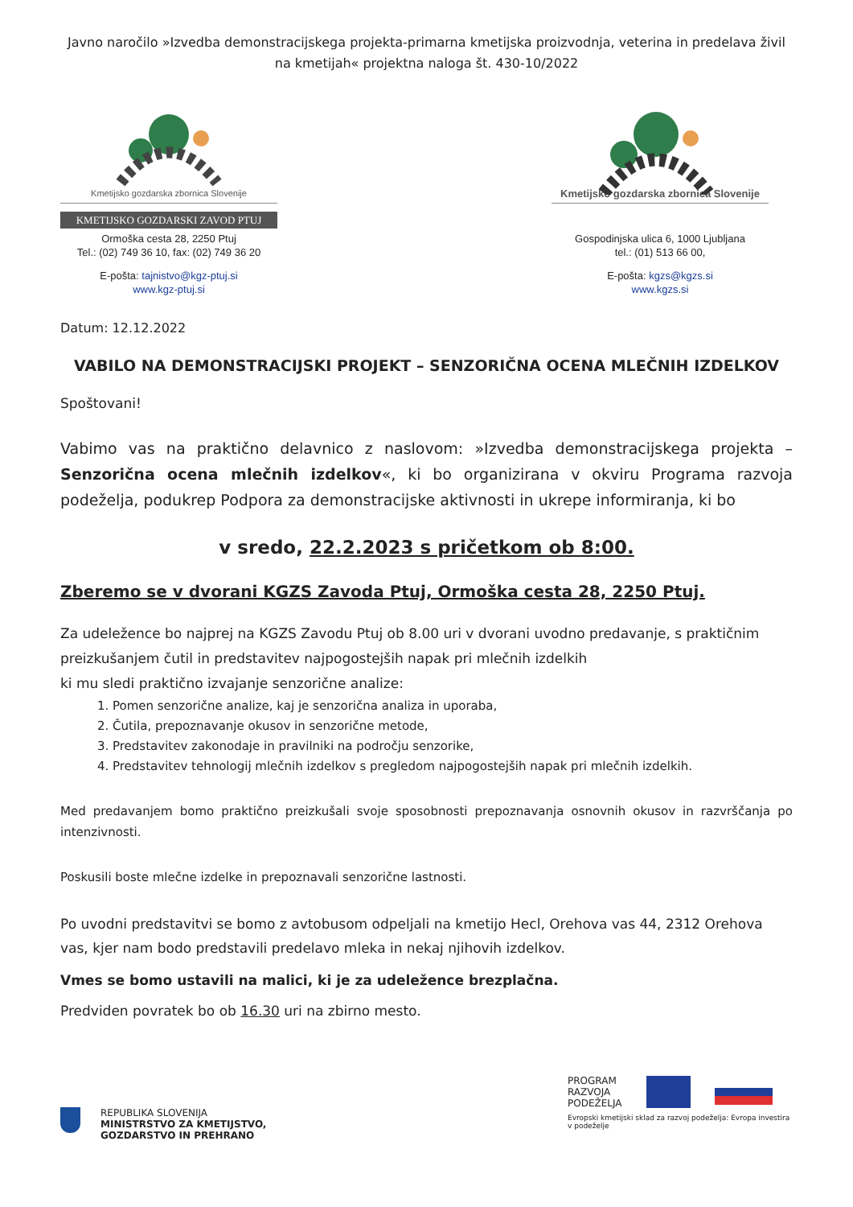Javno naročilo »Izvedba demonstracijskega projekta-primarna kmetijska proizvodnja, veterina in predelava živil na kmetijah« projektna naloga št. 430-10/2022
Kmetijsko gozdarska zbornica Slovenije
KMETIJSKO GOZDARSKI ZAVOD PTUJ
Ormoška cesta 28, 2250 Ptuj
Tel.: (02) 749 36 10, fax: (02) 749 36 20
E-pošta: tajnistvo@kgz-ptuj.si
www.kgz-ptuj.si
Kmetijsko gozdarska zbornica Slovenije
Gospodinjska ulica 6, 1000 Ljubljana
tel.: (01) 513 66 00,
E-pošta: kgzs@kgzs.si
www.kgzs.si
Datum: 12.12.2022
VABILO NA DEMONSTRACIJSKI PROJEKT – SENZORIČNA OCENA MLEČNIH IZDELKOV
Spoštovani!
Vabimo vas na praktično delavnico z naslovom: »Izvedba demonstracijskega projekta – Senzorična ocena mlečnih izdelkov«, ki bo organizirana v okviru Programa razvoja podeželja, podukrep Podpora za demonstracijske aktivnosti in ukrepe informiranja, ki bo
v sredo, 22.2.2023 s pričetkom ob 8:00.
Zberemo se v dvorani KGZS Zavoda Ptuj, Ormoška cesta 28, 2250 Ptuj.
Za udeležence bo najprej na KGZS Zavodu Ptuj ob 8.00 uri v dvorani uvodno predavanje, s praktičnim preizkušanjem čutil in predstavitev najpogostejših napak pri mlečnih izdelkih
ki mu sledi praktično izvajanje senzorične analize:
1. Pomen senzorične analize, kaj je senzorična analiza in uporaba,
2. Čutila, prepoznavanje okusov in senzorične metode,
3. Predstavitev zakonodaje in pravilniki na področju senzorike,
4. Predstavitev tehnologij mlečnih izdelkov s pregledom najpogostejših napak pri mlečnih izdelkih.
Med predavanjem bomo praktično preizkušali svoje sposobnosti prepoznavanja osnovnih okusov in razvrščanja po intenzivnosti.
Poskusili boste mlečne izdelke in prepoznavali senzorične lastnosti.
Po uvodni predstavitvi se bomo z avtobusom odpeljali na kmetijo Hecl, Orehova vas 44, 2312 Orehova vas, kjer nam bodo predstavili predelavo mleka in nekaj njihovih izdelkov.
Vmes se bomo ustavili na malici, ki je za udeležence brezplačna.
Predviden povratek bo ob 16.30 uri na zbirno mesto.
REPUBLIKA SLOVENIJA
MINISTRSTVO ZA KMETIJSTVO,
GOZDARSTVO IN PREHRANO
PROGRAM
RAZVOJA
PODEŽELJA
Evropski kmetijski sklad za razvoj podeželja: Evropa investira v podeželje